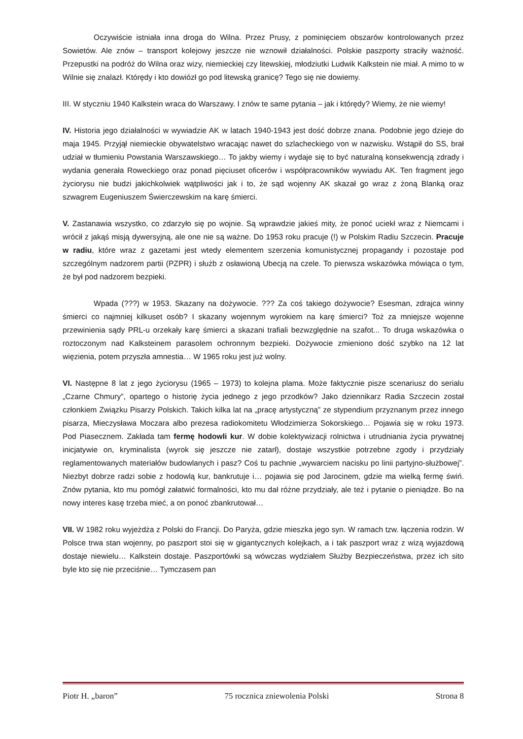Oczywiście istniała inna droga do Wilna. Przez Prusy, z pominięciem obszarów kontrolowanych przez Sowietów. Ale znów – transport kolejowy jeszcze nie wznowił działalności. Polskie paszporty straciły ważność. Przepustki na podróż do Wilna oraz wizy, niemieckiej czy litewskiej, młodziutki Ludwik Kalkstein nie miał. A mimo to w Wilnie się znalazł. Którędy i kto dowiózł go pod litewską granicę? Tego się nie dowiemy.
III. W styczniu 1940 Kalkstein wraca do Warszawy. I znów te same pytania – jak i którędy? Wiemy, że nie wiemy!
IV. Historia jego działalności w wywiadzie AK w latach 1940-1943 jest dość dobrze znana. Podobnie jego dzieje do maja 1945. Przyjął niemieckie obywatelstwo wracając nawet do szlacheckiego von w nazwisku. Wstąpił do SS, brał udział w tłumieniu Powstania Warszawskiego… To jakby wiemy i wydaje się to być naturalną konsekwencją zdrady i wydania generała Roweckiego oraz ponad pięciuset oficerów i współpracowników wywiadu AK. Ten fragment jego życiorysu nie budzi jakichkolwiek wątpliwości jak i to, że sąd wojenny AK skazał go wraz z żoną Blanką oraz szwagrem Eugeniuszem Świerczewskim na karę śmierci.
V. Zastanawia wszystko, co zdarzyło się po wojnie. Są wprawdzie jakieś mity, że ponoć uciekł wraz z Niemcami i wrócił z jakąś misją dywersyjną, ale one nie są ważne. Do 1953 roku pracuje (!) w Polskim Radiu Szczecin. Pracuje w radiu, które wraz z gazetami jest wtedy elementem szerzenia komunistycznej propagandy i pozostaje pod szczególnym nadzorem partii (PZPR) i służb z osławioną Ubecją na czele. To pierwsza wskazówka mówiąca o tym, że był pod nadzorem bezpieki.
Wpada (???) w 1953. Skazany na dożywocie. ??? Za coś takiego dożywocie? Esesman, zdrajca winny śmierci co najmniej kilkuset osób? I skazany wojennym wyrokiem na karę śmierci? Toż za mniejsze wojenne przewinienia sądy PRL-u orzekały karę śmierci a skazani trafiali bezwzględnie na szafot... To druga wskazówka o roztoczonym nad Kalksteinem parasolem ochronnym bezpieki. Dożywocie zmieniono dość szybko na 12 lat więzienia, potem przyszła amnestia… W 1965 roku jest już wolny.
VI. Następne 8 lat z jego życiorysu (1965 – 1973) to kolejna plama. Może faktycznie pisze scenariusz do serialu „Czarne Chmury”, opartego o historię życia jednego z jego przodków? Jako dziennikarz Radia Szczecin został członkiem Związku Pisarzy Polskich. Takich kilka lat na „pracę artystyczną” ze stypendium przyznanym przez innego pisarza, Mieczysława Moczara albo prezesa radiokomitetu Włodzimierza Sokorskiego… Pojawia się w roku 1973. Pod Piasecznem. Zakłada tam fermę hodowli kur. W dobie kolektywizacji rolnictwa i utrudniania życia prywatnej inicjatywie on, kryminalista (wyrok się jeszcze nie zatarł), dostaje wszystkie potrzebne zgody i przydziały reglamentowanych materiałów budowlanych i pasz? Coś tu pachnie „wywarciem nacisku po linii partyjno-służbowej”. Niezbyt dobrze radzi sobie z hodowlą kur, bankrutuje i… pojawia się pod Jarocinem, gdzie ma wielką fermę świń. Znów pytania, kto mu pomógł załatwić formalności, kto mu dał różne przydziały, ale też i pytanie o pieniądze. Bo na nowy interes kasę trzeba mieć, a on ponoć zbankrutował…
VII. W 1982 roku wyjeżdża z Polski do Francji. Do Paryża, gdzie mieszka jego syn. W ramach tzw. łączenia rodzin. W Polsce trwa stan wojenny, po paszport stoi się w gigantycznych kolejkach, a i tak paszport wraz z wizą wyjazdową dostaje niewielu… Kalkstein dostaje. Paszportówki są wówczas wydziałem Służby Bezpieczeństwa, przez ich sito byle kto się nie przeciśnie… Tymczasem pan
Piotr H. „baron” 75 rocznica zniewolenia Polski Strona 8